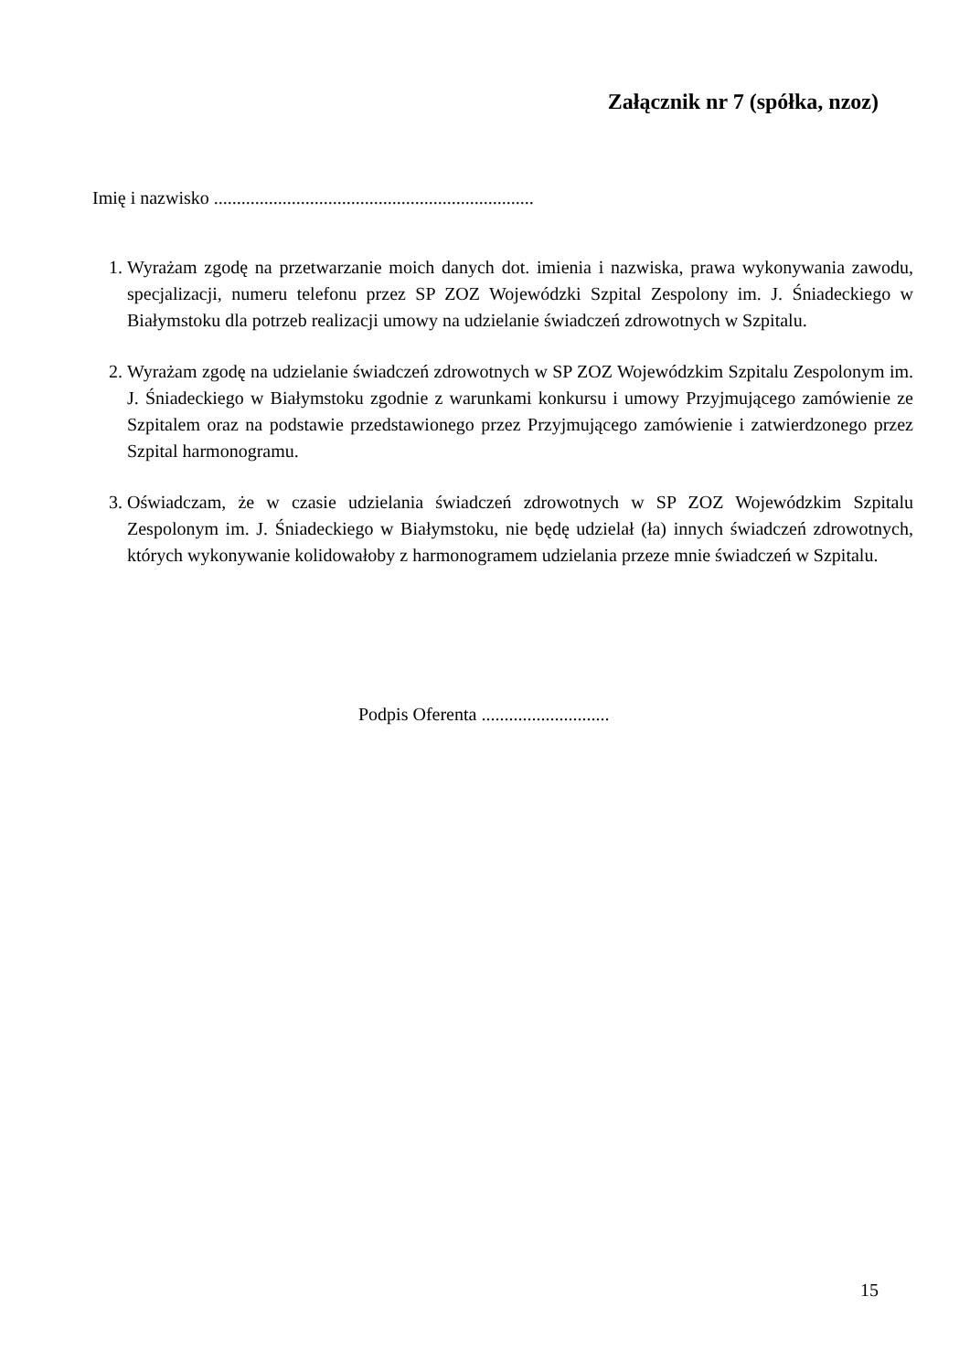Załącznik nr 7 (spółka, nzoz)
Imię i nazwisko ......................................................................
1. Wyrażam zgodę na przetwarzanie moich danych dot. imienia i nazwiska, prawa wykonywania zawodu, specjalizacji, numeru telefonu przez SP ZOZ Wojewódzki Szpital Zespolony im. J. Śniadeckiego w Białymstoku dla potrzeb realizacji umowy na udzielanie świadczeń zdrowotnych w Szpitalu.
2. Wyrażam zgodę na udzielanie świadczeń zdrowotnych w SP ZOZ Wojewódzkim Szpitalu Zespolonym im. J. Śniadeckiego w Białymstoku zgodnie z warunkami konkursu i umowy Przyjmującego zamówienie ze Szpitalem oraz na podstawie przedstawionego przez Przyjmującego zamówienie i zatwierdzonego przez Szpital harmonogramu.
3. Oświadczam, że w czasie udzielania świadczeń zdrowotnych w SP ZOZ Wojewódzkim Szpitalu Zespolonym im. J. Śniadeckiego w Białymstoku, nie będę udzielał (ła) innych świadczeń zdrowotnych, których wykonywanie kolidowałoby z harmonogramem udzielania przeze mnie świadczeń w Szpitalu.
Podpis Oferenta ............................
15